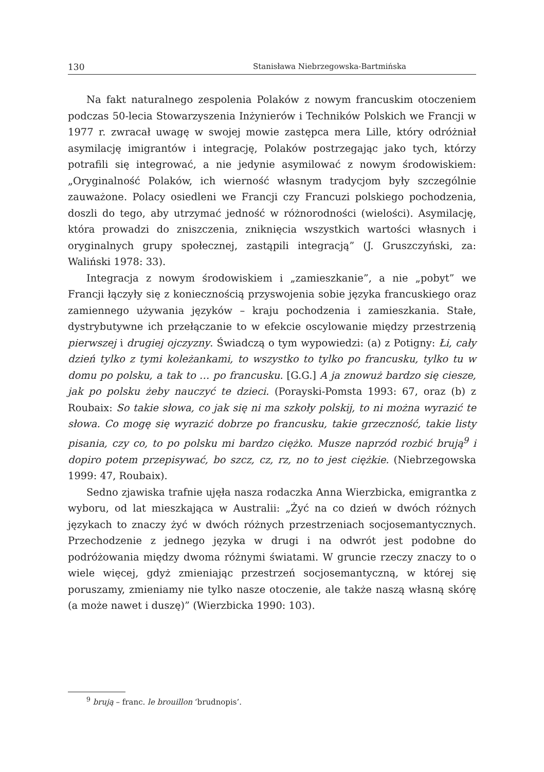130 Stanisława Niebrzegowska-Bartmińska
Na fakt naturalnego zespolenia Polaków z nowym francuskim otoczeniem podczas 50-lecia Stowarzyszenia Inżynierów i Techników Polskich we Francji w 1977 r. zwracał uwagę w swojej mowie zastępca mera Lille, który odróżniał asymilację imigrantów i integrację, Polaków postrzegając jako tych, którzy potrafili się integrować, a nie jedynie asymilować z nowym środowiskiem: „Oryginalność Polaków, ich wierność własnym tradycjom były szczególnie zauważone. Polacy osiedleni we Francji czy Francuzi polskiego pochodzenia, doszli do tego, aby utrzymać jedność w różnorodności (wielości). Asymilację, która prowadzi do zniszczenia, zniknięcia wszystkich wartości własnych i oryginalnych grupy społecznej, zastąpili integracją” (J. Gruszczyński, za: Waliński 1978: 33).
Integracja z nowym środowiskiem i „zamieszkanie”, a nie „pobyt” we Francji łączyły się z koniecznością przyswojenia sobie języka francuskiego oraz zamiennego używania języków – kraju pochodzenia i zamieszkania. Stałe, dystrybutywne ich przełączanie to w efekcie oscylowanie między przestrzenią pierwszej i drugiej ojczyzny. Świadczą o tym wypowiedzi: (a) z Potigny: Łi, cały dzień tylko z tymi koleżankami, to wszystko to tylko po francusku, tylko tu w domu po polsku, a tak to … po francusku. [G.G.] A ja znowuż bardzo się ciesze, jak po polsku żeby nauczyć te dzieci. (Porayski-Pomsta 1993: 67, oraz (b) z Roubaix: So takie słowa, co jak się ni ma szkoły polskij, to ni można wyrazić te słowa. Co mogę się wyrazić dobrze po francusku, takie grzeczność, takie listy pisania, czy co, to po polsku mi bardzo ciężko. Musze naprzód rozbić brują<sup>9</sup> i dopiro potem przepisywać, bo szcz, cz, rz, no to jest ciężkie. (Niebrzegowska 1999: 47, Roubaix).
Sedno zjawiska trafnie ujęła nasza rodaczka Anna Wierzbicka, emigrantka z wyboru, od lat mieszkająca w Australii: „Żyć na co dzień w dwóch różnych językach to znaczy żyć w dwóch różnych przestrzeniach socjosemantycznych. Przechodzenie z jednego języka w drugi i na odwrót jest podobne do podróżowania między dwoma różnymi światami. W gruncie rzeczy znaczy to o wiele więcej, gdyż zmieniając przestrzeń socjosemantyczną, w której się poruszamy, zmieniamy nie tylko nasze otoczenie, ale także naszą własną skórę (a może nawet i duszę)” (Wierzbicka 1990: 103).
<sup>9</sup> brują – franc. le brouillon ‘brudnopis’.